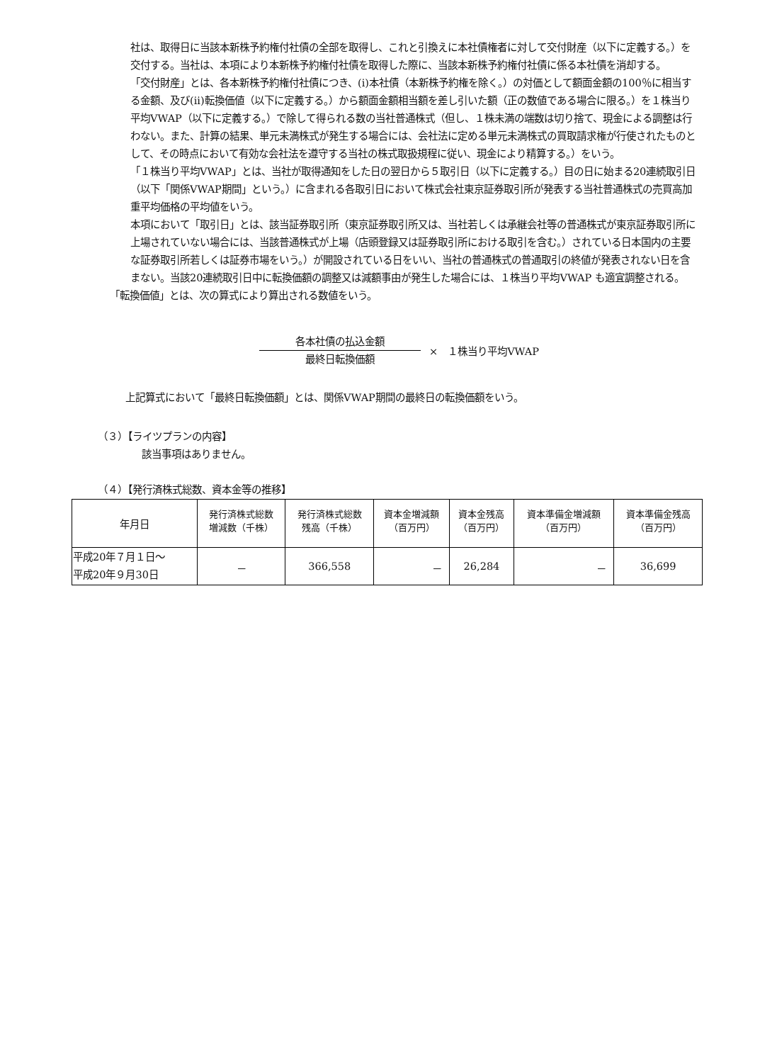社は、取得日に当該本新株予約権付社債の全部を取得し、これと引換えに本社債権者に対して交付財産（以下に定義する。）を交付する。当社は、本項により本新株予約権付社債を取得した際に、当該本新株予約権付社債に係る本社債を消却する。
「交付財産」とは、各本新株予約権付社債につき、(i)本社債（本新株予約権を除く。）の対価として額面金額の100％に相当する金額、及び(ii)転換価値（以下に定義する。）から額面金額相当額を差し引いた額（正の数値である場合に限る。）を１株当り平均VWAP（以下に定義する。）で除して得られる数の当社普通株式（但し、１株未満の端数は切り捨て、現金による調整は行わない。また、計算の結果、単元未満株式が発生する場合には、会社法に定める単元未満株式の買取請求権が行使されたものとして、その時点において有効な会社法を遵守する当社の株式取扱規程に従い、現金により精算する。）をいう。
「１株当り平均VWAP」とは、当社が取得通知をした日の翌日から５取引日（以下に定義する。）目の日に始まる20連続取引日（以下「関係VWAP期間」という。）に含まれる各取引日において株式会社東京証券取引所が発表する当社普通株式の売買高加重平均価格の平均値をいう。
本項において「取引日」とは、該当証券取引所（東京証券取引所又は、当社若しくは承継会社等の普通株式が東京証券取引所に上場されていない場合には、当該普通株式が上場（店頭登録又は証券取引所における取引を含む。）されている日本国内の主要な証券取引所若しくは証券市場をいう。）が開設されている日をいい、当社の普通株式の普通取引の終値が発表されない日を含まない。当該20連続取引日中に転換価額の調整又は減額事由が発生した場合には、１株当り平均VWAP も適宜調整される。
「転換価値」とは、次の算式により算出される数値をいう。
各本社債の払込金額
最終日転換価額
×　１株当り平均VWAP
上記算式において「最終日転換価額」とは、関係VWAP期間の最終日の転換価額をいう。
（３）【ライツプランの内容】
該当事項はありません。
（４）【発行済株式総数、資本金等の推移】
| 年月日 | 発行済株式総数 増減数（千株） | 発行済株式総数 残高（千株） | 資本金増減額 （百万円） | 資本金残高 （百万円） | 資本準備金増減額 （百万円） | 資本準備金残高 （百万円） |
| --- | --- | --- | --- | --- | --- | --- |
| 平成20年７月１日～ 平成20年９月30日 | － | 366,558 | － | 26,284 | － | 36,699 |